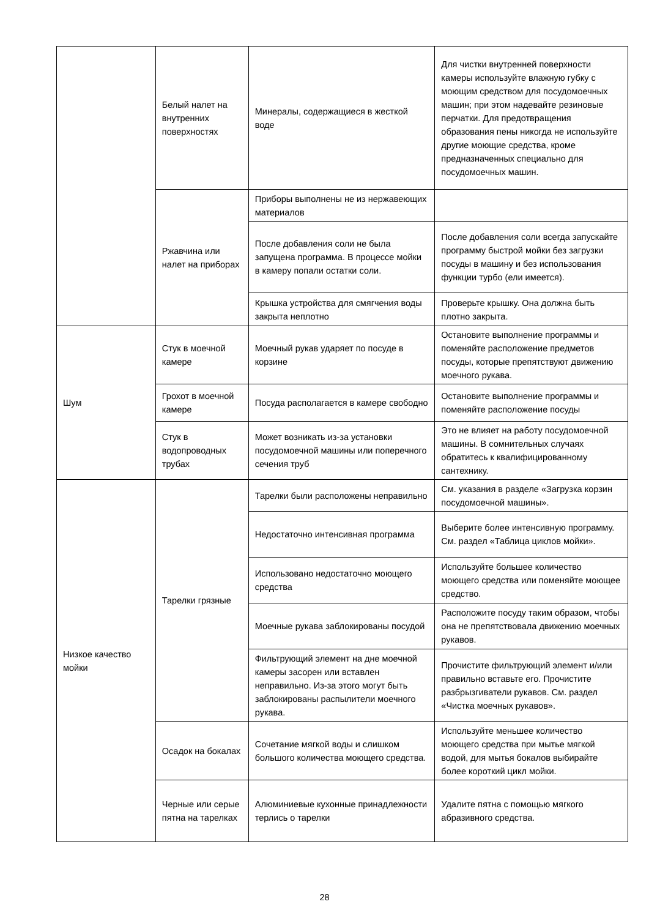| | Белый налет на внутренних поверхностях | Минералы, содержащиеся в жесткой воде | Для чистки внутренней поверхности камеры используйте влажную губку с моющим средством для посудомоечных машин; при этом надевайте резиновые перчатки. Для предотвращения образования пены никогда не используйте другие моющие средства, кроме предназначенных специально для посудомоечных машин. |
| | Ржавчина или налет на приборах | Приборы выполнены не из нержавеющих материалов | |
| | | После добавления соли не была запущена программа. В процессе мойки в камеру попали остатки соли. | После добавления соли всегда запускайте программу быстрой мойки без загрузки посуды в машину и без использования функции турбо (ели имеется). |
| | | Крышка устройства для смягчения воды закрыта неплотно | Проверьте крышку. Она должна быть плотно закрыта. |
| Шум | Стук в моечной камере | Моечный рукав ударяет по посуде в корзине | Остановите выполнение программы и поменяйте расположение предметов посуды, которые препятствуют движению моечного рукава. |
| | Грохот в моечной камере | Посуда располагается в камере свободно | Остановите выполнение программы и поменяйте расположение посуды |
| | Стук в водопроводных трубах | Может возникать из-за установки посудомоечной машины или поперечного сечения труб | Это не влияет на работу посудомоечной машины. В сомнительных случаях обратитесь к квалифицированному сантехнику. |
| Низкое качество мойки | Тарелки грязные | Тарелки были расположены неправильно | См. указания в разделе «Загрузка корзин посудомоечной машины». |
| | | Недостаточно интенсивная программа | Выберите более интенсивную программу. См. раздел «Таблица циклов мойки». |
| | | Использовано недостаточно моющего средства | Используйте большее количество моющего средства или поменяйте моющее средство. |
| | | Моечные рукава заблокированы посудой | Расположите посуду таким образом, чтобы она не препятствовала движению моечных рукавов. |
| | | Фильтрующий элемент на дне моечной камеры засорен или вставлен неправильно. Из-за этого могут быть заблокированы распылители моечного рукава. | Прочистите фильтрующий элемент и/или правильно вставьте его. Прочистите разбрызгиватели рукавов. См. раздел «Чистка моечных рукавов». |
| | Осадок на бокалах | Сочетание мягкой воды и слишком большого количества моющего средства. | Используйте меньшее количество моющего средства при мытье мягкой водой, для мытья бокалов выбирайте более короткий цикл мойки. |
| | Черные или серые пятна на тарелках | Алюминиевые кухонные принадлежности терлись о тарелки | Удалите пятна с помощью мягкого абразивного средства. |
28